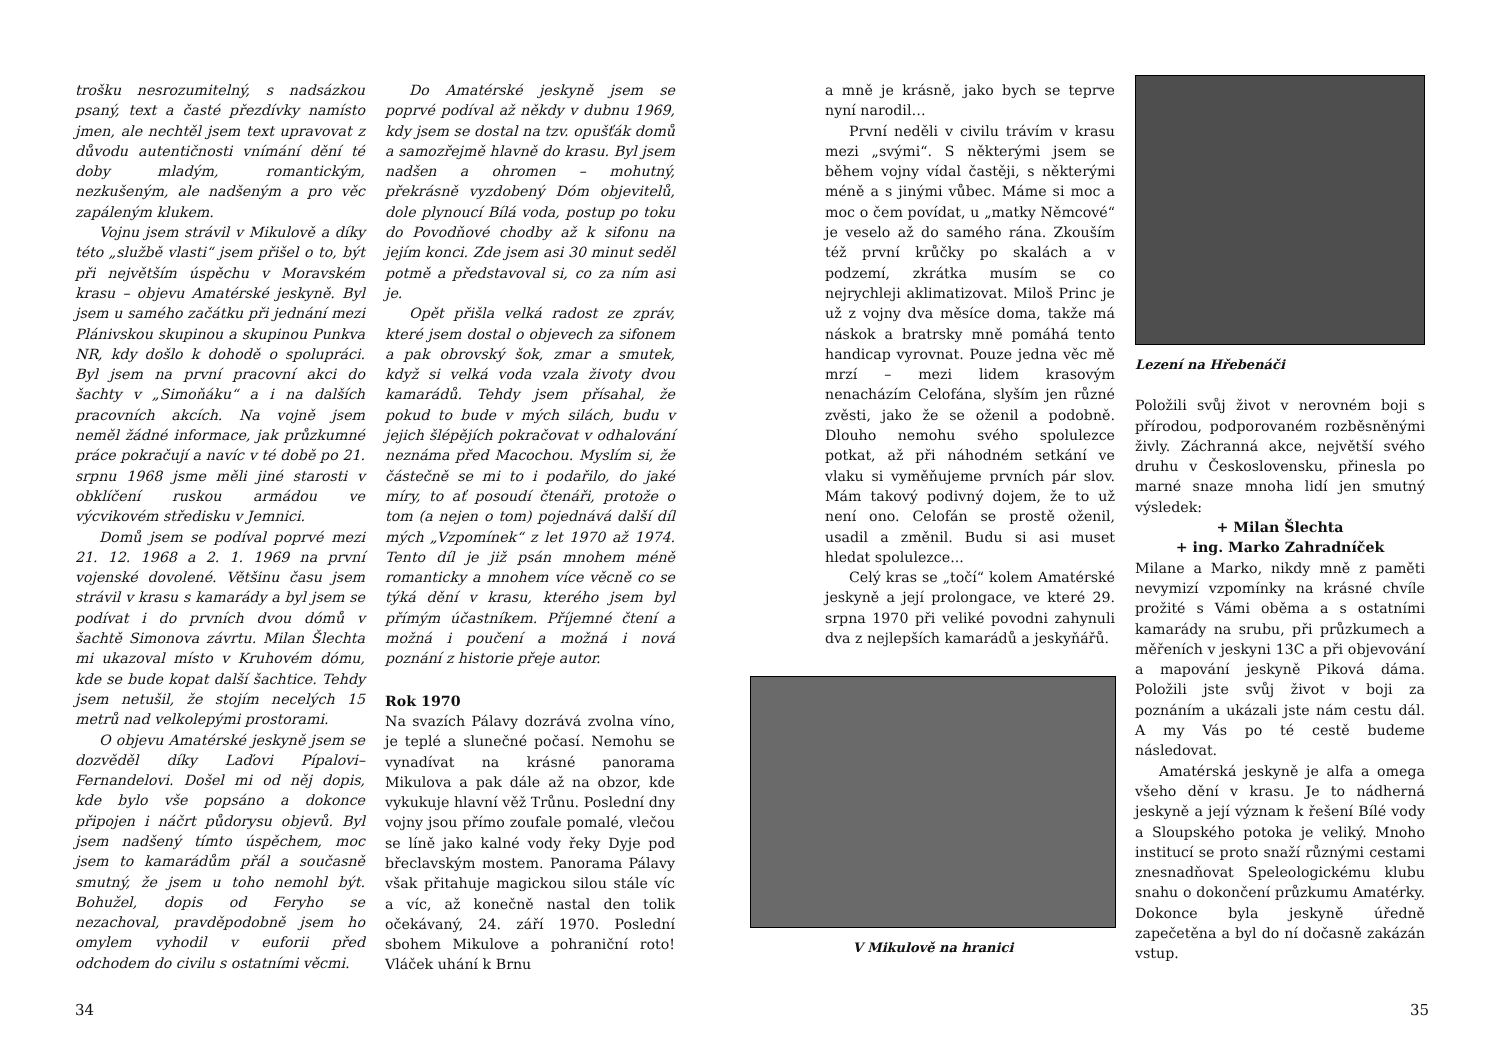trošku nesrozumitelný, s nadsázkou psaný, text a časté přezdívky namísto jmen, ale nechtěl jsem text upravovat z důvodu autentičnosti vnímání dění té doby mladým, romantickým, nezkušeným, ale nadšeným a pro věc zapáleným klukem.
Vojnu jsem strávil v Mikulově a díky této „službě vlasti“ jsem přišel o to, být při největším úspěchu v Moravském krasu – objevu Amatérské jeskyně. Byl jsem u samého začátku při jednání mezi Plánivskou skupinou a skupinou Punkva NR, kdy došlo k dohodě o spolupráci. Byl jsem na první pracovní akci do šachty v „Simoňáku“ a i na dalších pracovních akcích. Na vojně jsem neměl žádné informace, jak průzkumné práce pokračují a navíc v té době po 21. srpnu 1968 jsme měli jiné starosti v obklíčení ruskou armádou ve výcvikovém středisku v Jemnici.
Domů jsem se podíval poprvé mezi 21. 12. 1968 a 2. 1. 1969 na první vojenské dovolené. Většinu času jsem strávil v krasu s kamarády a byl jsem se podívat i do prvních dvou dómů v šachtě Simonova závrtu. Milan Šlechta mi ukazoval místo v Kruhovém dómu, kde se bude kopat další šachtice. Tehdy jsem netušil, že stojím necelých 15 metrů nad velkolepými prostorami.
O objevu Amatérské jeskyně jsem se dozvěděl díky Laďovi Pípalovi–Fernandelovi. Došel mi od něj dopis, kde bylo vše popsáno a dokonce připojen i náčrt půdorysu objevů. Byl jsem nadšený tímto úspěchem, moc jsem to kamarádům přál a současně smutný, že jsem u toho nemohl být. Bohužel, dopis od Feryho se nezachoval, pravděpodobně jsem ho omylem vyhodil v euforii před odchodem do civilu s ostatními věcmi.
Do Amatérské jeskyně jsem se poprvé podíval až někdy v dubnu 1969, kdy jsem se dostal na tzv. opušťák domů a samozřejmě hlavně do krasu. Byl jsem nadšen a ohromen – mohutný, překrásně vyzdobený Dóm objevitelů, dole plynoucí Bílá voda, postup po toku do Povodňové chodby až k sifonu na jejím konci. Zde jsem asi 30 minut seděl potmě a představoval si, co za ním asi je.
Opět přišla velká radost ze zpráv, které jsem dostal o objevech za sifonem a pak obrovský šok, zmar a smutek, když si velká voda vzala životy dvou kamarádů. Tehdy jsem přísahal, že pokud to bude v mých silách, budu v jejich šlépějích pokračovat v odhalování neznáma před Macochou. Myslím si, že částečně se mi to i podařilo, do jaké míry, to ať posoudí čtenáři, protože o tom (a nejen o tom) pojednává další díl mých „Vzpomínek“ z let 1970 až 1974. Tento díl je již psán mnohem méně romanticky a mnohem více věcně co se týká dění v krasu, kterého jsem byl přímým účastníkem. Příjemné čtení a možná i poučení a možná i nová poznání z historie přeje autor.
Rok 1970
Na svazích Pálavy dozrává zvolna víno, je teplé a slunečné počasí. Nemohu se vynadívat na krásné panorama Mikulova a pak dále až na obzor, kde vykukuje hlavní věž Trůnu. Poslední dny vojny jsou přímo zoufale pomalé, vlečou se líně jako kalné vody řeky Dyje pod břeclavským mostem. Panorama Pálavy však přitahuje magickou silou stále víc a víc, až konečně nastal den tolik očekávaný, 24. září 1970. Poslední sbohem Mikulove a pohraniční roto! Vláček uhání k Brnu
34
a mně je krásně, jako bych se teprve nyní narodil…
První neděli v civilu trávím v krasu mezi „svými“. S některými jsem se během vojny vídal častěji, s některými méně a s jinými vůbec. Máme si moc a moc o čem povídat, u „matky Němcové“ je veselo až do samého rána. Zkouším též první krůčky po skalách a v podzemí, zkrátka musím se co nejrychleji aklimatizovat. Miloš Princ je už z vojny dva měsíce doma, takže má náskok a bratrsky mně pomáhá tento handicap vyrovnat. Pouze jedna věc mě mrzí – mezi lidem krasovým nenacházím Celofána, slyším jen různé zvěsti, jako že se oženil a podobně. Dlouho nemohu svého spolulezce potkat, až při náhodném setkání ve vlaku si vyměňujeme prvních pár slov. Mám takový podivný dojem, že to už není ono. Celofán se prostě oženil, usadil a změnil. Budu si asi muset hledat spolulezce...
Celý kras se „točí“ kolem Amatérské jeskyně a její prolongace, ve které 29. srpna 1970 při veliké povodni zahynuli dva z nejlepších kamarádů a jeskyňářů.
V Mikulově na hranici
Lezení na Hřebenáči
Položili svůj život v nerovném boji s přírodou, podporovaném rozběsněnými živly. Záchranná akce, největší svého druhu v Československu, přinesla po marné snaze mnoha lidí jen smutný výsledek:
+ Milan Šlechta
+ ing. Marko Zahradníček
Milane a Marko, nikdy mně z paměti nevymizí vzpomínky na krásné chvíle prožité s Vámi oběma a s ostatními kamarády na srubu, při průzkumech a měřeních v jeskyni 13C a při objevování a mapování jeskyně Piková dáma. Položili jste svůj život v boji za poznáním a ukázali jste nám cestu dál. A my Vás po té cestě budeme následovat.
Amatérská jeskyně je alfa a omega všeho dění v krasu. Je to nádherná jeskyně a její význam k řešení Bílé vody a Sloupského potoka je veliký. Mnoho institucí se proto snaží různými cestami znesnadňovat Speleologickému klubu snahu o dokončení průzkumu Amatérky. Dokonce byla jeskyně úředně zapečetěna a byl do ní dočasně zakázán vstup.
35